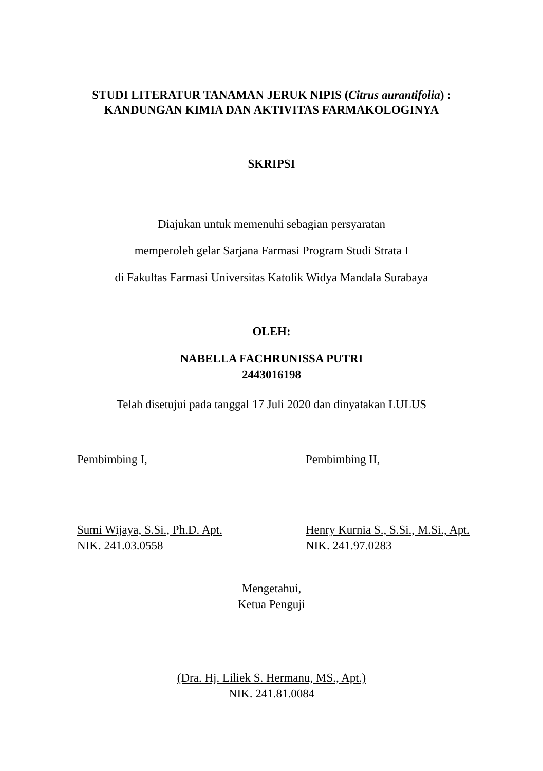STUDI LITERATUR TANAMAN JERUK NIPIS (Citrus aurantifolia) :
KANDUNGAN KIMIA DAN AKTIVITAS FARMAKOLOGINYA
SKRIPSI
Diajukan untuk memenuhi sebagian persyaratan
memperoleh gelar Sarjana Farmasi Program Studi Strata I
di Fakultas Farmasi Universitas Katolik Widya Mandala Surabaya
OLEH:
NABELLA FACHRUNISSA PUTRI
2443016198
Telah disetujui pada tanggal 17 Juli 2020 dan dinyatakan LULUS
Pembimbing I,
Sumi Wijaya, S.Si., Ph.D. Apt.
NIK. 241.03.0558
Pembimbing II,
Henry Kurnia S., S.Si., M.Si., Apt.
NIK. 241.97.0283
Mengetahui,
Ketua Penguji
(Dra. Hj. Liliek S. Hermanu, MS., Apt.)
NIK. 241.81.0084